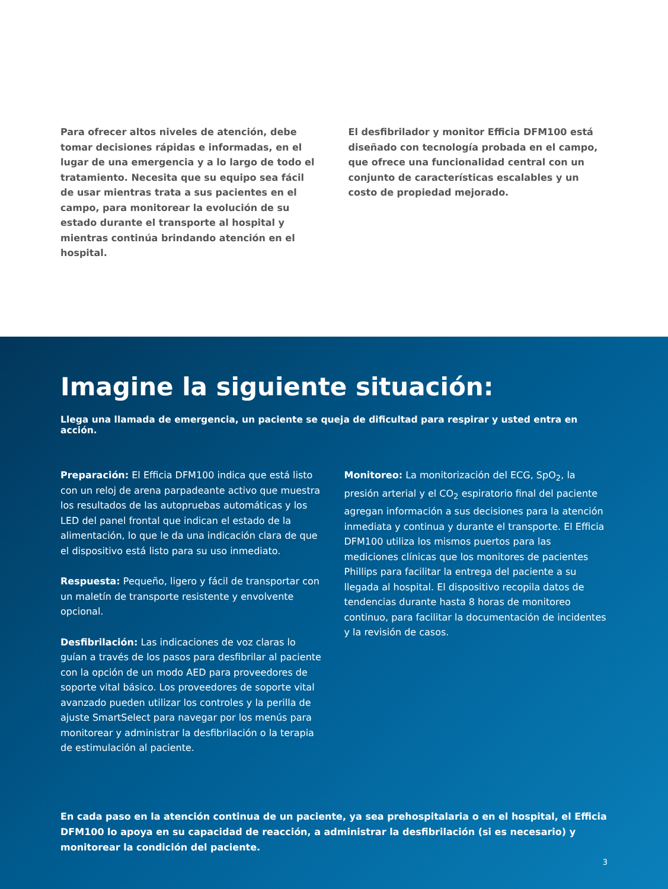Para ofrecer altos niveles de atención, debe tomar decisiones rápidas e informadas, en el lugar de una emergencia y a lo largo de todo el tratamiento. Necesita que su equipo sea fácil de usar mientras trata a sus pacientes en el campo, para monitorear la evolución de su estado durante el transporte al hospital y mientras continúa brindando atención en el hospital.
El desfibrilador y monitor Efficia DFM100 está diseñado con tecnología probada en el campo, que ofrece una funcionalidad central con un conjunto de características escalables y un costo de propiedad mejorado.
Imagine la siguiente situación:
Llega una llamada de emergencia, un paciente se queja de dificultad para respirar y usted entra en acción.
Preparación: El Efficia DFM100 indica que está listo con un reloj de arena parpadeante activo que muestra los resultados de las autopruebas automáticas y los LED del panel frontal que indican el estado de la alimentación, lo que le da una indicación clara de que el dispositivo está listo para su uso inmediato.
Respuesta: Pequeño, ligero y fácil de transportar con un maletín de transporte resistente y envolvente opcional.
Desfibrilación: Las indicaciones de voz claras lo guían a través de los pasos para desfibrilar al paciente con la opción de un modo AED para proveedores de soporte vital básico. Los proveedores de soporte vital avanzado pueden utilizar los controles y la perilla de ajuste SmartSelect para navegar por los menús para monitorear y administrar la desfibrilación o la terapia de estimulación al paciente.
Monitoreo: La monitorización del ECG, SpO<sub>2</sub>, la presión arterial y el CO<sub>2</sub> espiratorio final del paciente agregan información a sus decisiones para la atención inmediata y continua y durante el transporte. El Efficia DFM100 utiliza los mismos puertos para las mediciones clínicas que los monitores de pacientes Phillips para facilitar la entrega del paciente a su llegada al hospital. El dispositivo recopila datos de tendencias durante hasta 8 horas de monitoreo continuo, para facilitar la documentación de incidentes y la revisión de casos.
En cada paso en la atención continua de un paciente, ya sea prehospitalaria o en el hospital, el Efficia DFM100 lo apoya en su capacidad de reacción, a administrar la desfibrilación (si es necesario) y monitorear la condición del paciente.
3